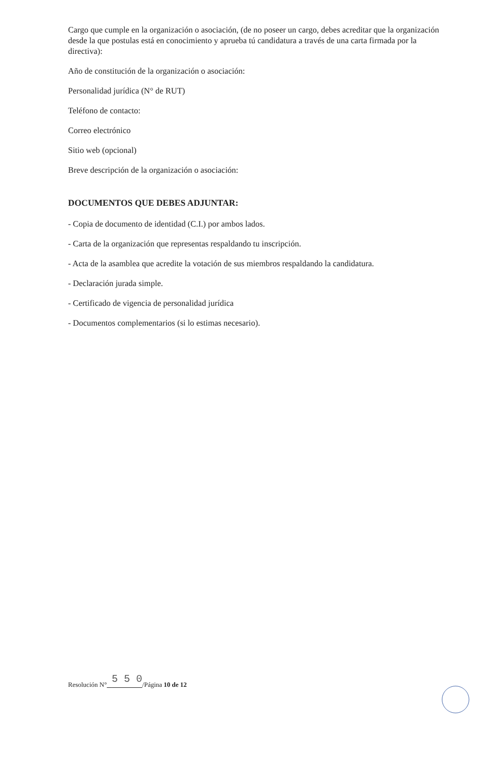Cargo que cumple en la organización o asociación, (de no poseer un cargo, debes acreditar que la organización desde la que postulas está en conocimiento y aprueba tú candidatura a través de una carta firmada por la directiva):
Año de constitución de la organización o asociación:
Personalidad jurídica (N° de RUT)
Teléfono de contacto:
Correo electrónico
Sitio web (opcional)
Breve descripción de la organización o asociación:
DOCUMENTOS QUE DEBES ADJUNTAR:
- Copia de documento de identidad (C.I.) por ambos lados.
- Carta de la organización que representas respaldando tu inscripción.
- Acta de la asamblea que acredite la votación de sus miembros respaldando la candidatura.
- Declaración jurada simple.
- Certificado de vigencia de personalidad jurídica
- Documentos complementarios (si lo estimas necesario).
Resolución N° 5 5 0/Página 10 de 12